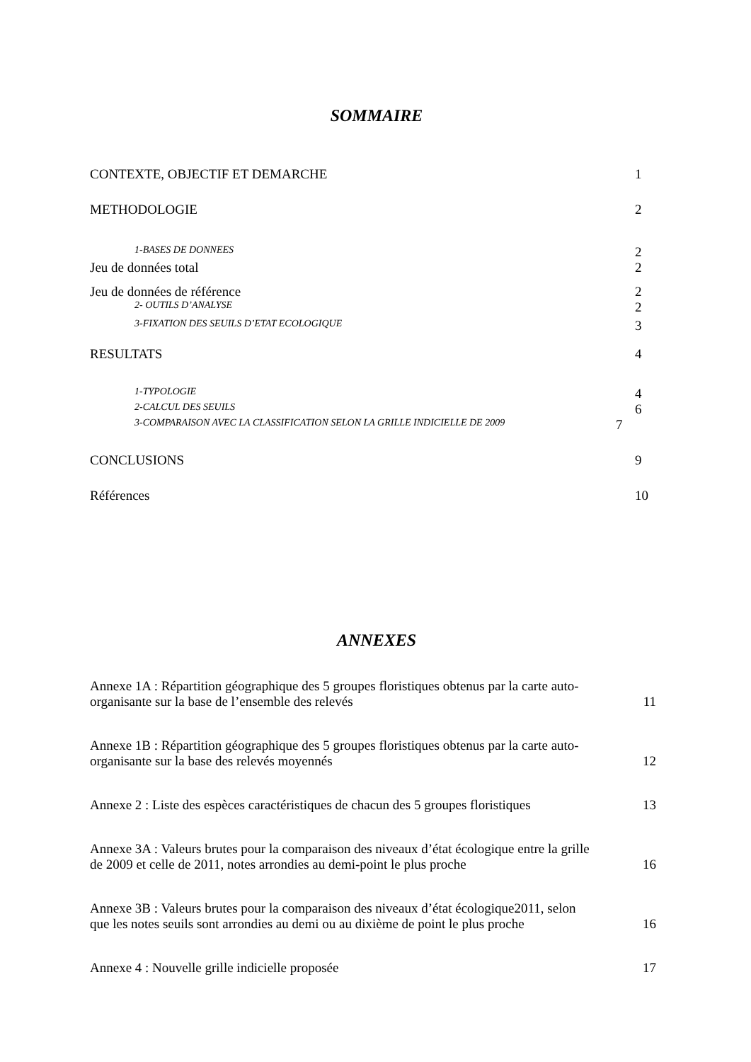SOMMAIRE
CONTEXTE, OBJECTIF ET DEMARCHE 1
METHODOLOGIE 2
1-BASES DE DONNEES 2
Jeu de données total 2
Jeu de données de référence 2
2- OUTILS D’ANALYSE 2
3-FIXATION DES SEUILS D’ETAT ECOLOGIQUE 3
RESULTATS 4
1-TYPOLOGIE 4
2-CALCUL DES SEUILS 6
3-COMPARAISON AVEC LA CLASSIFICATION SELON LA GRILLE INDICIELLE DE 2009 7
CONCLUSIONS 9
Références 10
ANNEXES
Annexe 1A : Répartition géographique des 5 groupes floristiques obtenus par la carte auto-
organisante sur la base de l’ensemble des relevés 11
Annexe 1B : Répartition géographique des 5 groupes floristiques obtenus par la carte auto-
organisante sur la base des relevés moyennés 12
Annexe 2 : Liste des espèces caractéristiques de chacun des 5 groupes floristiques 13
Annexe 3A : Valeurs brutes pour la comparaison des niveaux d’état écologique entre la grille
de 2009 et celle de 2011, notes arrondies au demi-point le plus proche 16
Annexe 3B : Valeurs brutes pour la comparaison des niveaux d’état écologique2011, selon
que les notes seuils sont arrondies au demi ou au dixième de point le plus proche 16
Annexe 4 : Nouvelle grille indicielle proposée 17